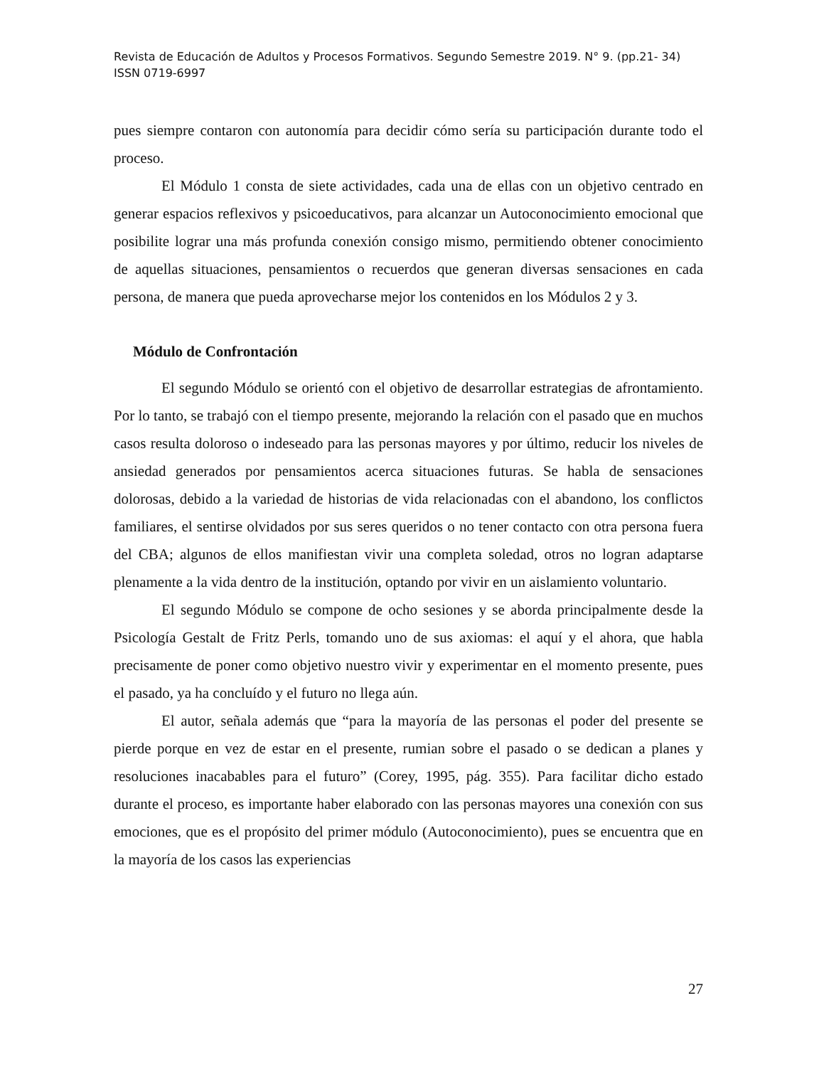Revista de Educación de Adultos y Procesos Formativos. Segundo Semestre 2019. N° 9. (pp.21- 34)
ISSN 0719-6997
pues siempre contaron con autonomía para decidir cómo sería su participación durante todo el proceso.
El Módulo 1 consta de siete actividades, cada una de ellas con un objetivo centrado en generar espacios reflexivos y psicoeducativos, para alcanzar un Autoconocimiento emocional que posibilite lograr una más profunda conexión consigo mismo, permitiendo obtener conocimiento de aquellas situaciones, pensamientos o recuerdos que generan diversas sensaciones en cada persona, de manera que pueda aprovecharse mejor los contenidos en los Módulos 2 y 3.
Módulo de Confrontación
El segundo Módulo se orientó con el objetivo de desarrollar estrategias de afrontamiento. Por lo tanto, se trabajó con el tiempo presente, mejorando la relación con el pasado que en muchos casos resulta doloroso o indeseado para las personas mayores y por último, reducir los niveles de ansiedad generados por pensamientos acerca situaciones futuras. Se habla de sensaciones dolorosas, debido a la variedad de historias de vida relacionadas con el abandono, los conflictos familiares, el sentirse olvidados por sus seres queridos o no tener contacto con otra persona fuera del CBA; algunos de ellos manifiestan vivir una completa soledad, otros no logran adaptarse plenamente a la vida dentro de la institución, optando por vivir en un aislamiento voluntario.
El segundo Módulo se compone de ocho sesiones y se aborda principalmente desde la Psicología Gestalt de Fritz Perls, tomando uno de sus axiomas: el aquí y el ahora, que habla precisamente de poner como objetivo nuestro vivir y experimentar en el momento presente, pues el pasado, ya ha concluído y el futuro no llega aún.
El autor, señala además que “para la mayoría de las personas el poder del presente se pierde porque en vez de estar en el presente, rumian sobre el pasado o se dedican a planes y resoluciones inacabables para el futuro” (Corey, 1995, pág. 355). Para facilitar dicho estado durante el proceso, es importante haber elaborado con las personas mayores una conexión con sus emociones, que es el propósito del primer módulo (Autoconocimiento), pues se encuentra que en la mayoría de los casos las experiencias
27